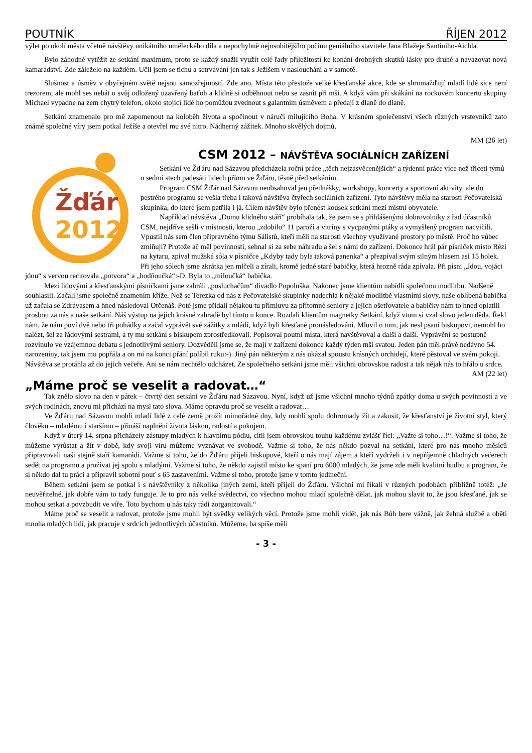POUTNÍK ŘÍJEN 2012
výlet po okolí města včetně návštěvy unikátního uměleckého díla a nepochybně nejosobitějšího počinu geniálního stavitele Jana Blažeje Santiniho-Aichla.
Bylo záhodné vytěžit ze setkání maximum, proto se každý snažil využít celé řady příležitostí ke konání drobných skutků lásky pro druhé a navazovat nová kamarádství. Zde záleželo na každém. Učil jsem se tichu a setrvávání jen tak s Ježíšem v naslouchání a v samotě.
Slušnost a úsměv v obyčejném světě nejsou samozřejmostí. Zde ano. Místa této přestože velké křesťanské akce, kde se shromažďují mladí lidé sice není trezorem, ale mohl ses nebát o svůj odložený uzavřený baťoh a klidně si odběhnout nebo se zasnít při mši. A když vám při skákání na rockovém koncertu skupiny Michael vypadne na zem chytrý telefon, okolo stojící lidé ho pomůžou zvednout s galantním úsměvem a předají z dlaně do dlaně.
Setkání znamenalo pro mě zapomenout na koloběh života a spočinout v náruči milujícího Boha. V krásném společenství všech různých vrstevníků zato známé společné víry jsem potkal Ježíše a otevřel mu své nitro. Nádherný zážitek. Mnoho skvělých dojmů.
MM (26 let)
Žďár
2012
CSM 2012 – NÁVŠTĚVA SOCIÁLNÍCH ZAŘÍZENÍ
Setkání ve Žďáru nad Sázavou předcházela roční práce „těch nejzasvěcenějších“ a týdenní práce více než třiceti týmů o sedmi stech padesáti lidech přímo ve Žďáru, těsně před setkáním.
Program CSM Žďár nad Sázavou neobsahoval jen přednášky, workshopy, koncerty a sportovní aktivity, ale do pestrého programu se vešla třeba i taková návštěva čtyřech sociálních zařízení. Tyto návštěvy měla na starosti Pečovatelská skupinka, do které jsem patřila i já. Cílem návštěv bylo přenést kousek setkání mezi místní obyvatele.
Například návštěva „Domu klidného stáří“ probíhala tak, že jsem se s přihlášenými dobrovolníky z řad účastníků CSM, nejdříve sešli v místnosti, kterou „zdobilo“ 11 paroží a vitríny s vycpanými ptáky a vymyšlený program nacvičili. Vpustil nás sem člen přípravného týmu Sálistů, kteří měli na starosti všechny využívané prostory po městě. Proč ho vůbec zmiňuji? Protože ač měl povinnosti, sehnal si za sebe náhradu a šel s námi do zařízení. Dokonce hrál pár písniček místo Rézi na kytaru, zpíval mužská sóla v písničce „Kdyby tady byla taková panenka“ a přezpíval svým silným hlasem asi 15 holek. Při jeho sólech jsme zkrátka jen mlčeli a zírali, kromě jedné staré babičky, která hrozně ráda zpívala. Při písni „Jdou, vojáci jdou“ s vervou recitovala „potvora“ a „hodňoučká“:-D. Byla to „miloučká“ babička.
Mezi lidovými a křesťanskými písničkami jsme zahráli „posluchačům“ divadlo Popoluška. Nakonec jsme klientům nabídli společnou modlitbu. Nadšeně souhlasili. Začali jsme společně znamením kříže. Než se Terezka od nás z Pečovatelské skupinky nadechla k nějaké modlitbě vlastními slovy, naše oblíbená babička už začala se Zdrávasem a hned následoval Otčenáš. Poté jsme přidali nějakou tu přímluvu za přítomné seniory a jejich ošetřovatele a babičky nám to hned oplatili prosbou za nás a naše setkání. Náš výstup na jejich krásné zahradě byl tímto u konce. Rozdali klientům magnetky Setkání, když vtom si vzal slovo jeden děda. Řekl nám, že nám poví dvě nebo tři pohádky a začal vyprávět své zážitky z mládí, když byli křesťané pronásledováni. Mluvil o tom, jak nesl psaní biskupovi, nemohl ho nalézt, šel za řádovými sestrami, a ty mu setkání s biskupem zprostředkovali. Popisoval poutní místa, která navštěvoval a další a další. Vyprávění se postupně rozvinulo ve vzájemnou debatu s jednotlivými seniory. Dozvěděli jsme se, že mají v zařízení dokonce každý týden mši svatou. Jeden pán měl právě nedávno 54. narozeniny, tak jsem mu popřála a on mi na konci přání políbil ruku:-). Jiný pán některým z nás ukázal spoustu krásných orchidejí, které pěstoval ve svém pokoji. Návštěva se protáhla až do jejich večeře. Ani se nám nechtělo odcházet. Ze společného setkání jsme měli všichni obrovskou radost a tak nějak nás to hřálo u srdce.
AM (22 let)
„Máme proč se veselit a radovat…“
Tak znělo slovo na den v pátek – čtvrtý den setkání ve Žďáru nad Sázavou. Nyní, když už jsme všichni mnoho týdnů zpátky doma u svých povinností a ve svých rodinách, znovu mi přichází na mysl tato slova. Máme opravdu proč se veselit a radovat…
Ve Žďáru nad Sázavou mohli mladí lidé z celé země prožít mimořádné dny, kdy mohli spolu dohromady žít a zakusit, že křesťanství je životní styl, který člověku – mladému i staršímu – přináší naplnění života láskou, radostí a pokojem.
Když v úterý 14. srpna přicházely zástupy mladých k hlavnímu pódiu, cítil jsem obrovskou touhu každému zvlášť říci: „Važte si toho…!“. Važme si toho, že můžeme vyrůstat a žít v době, kdy svoji víru můžeme vyznávat ve svobodě. Važme si toho, že nás někdo pozval na setkání, které pro nás mnoho měsíců připravovali naši stejně staří kamarádi. Važme si toho, že do Žďáru přijeli biskupové, kteří o nás mají zájem a kteří vydrželi i v nepříjemně chladných večerech sedět na programu a prožívat jej spolu s mladými. Važme si toho, že někdo zajistil místo ke spaní pro 6000 mladých, že jsme zde měli kvalitní hudbu a program, že si někdo dal tu práci a připravil sobotní pouť s 65 zastaveními. Važme si toho, protože jsme v tomto jedineční.
Během setkání jsem se potkal i s návštěvníky z několika jiných zemí, kteří přijeli do Žďáru. Všichni mi říkali v různých podobách přibližně totéž: „Je neuvěřitelné, jak dobře vám to tady funguje. Je to pro nás velké svědectví, co všechno mohou mladí společně dělat, jak mohou slavit to, že jsou křesťané, jak se mohou setkat a povzbudit ve víře. Toto bychom u nás taky rádi zorganizovali.“
Máme proč se veselit a radovat, protože jsme mohli být svědky velikých věcí. Protože jsme mohli vidět, jak nás Bůh bere vážně, jak žehná službě a oběti mnoha mladých lidí, jak pracuje v srdcích jednotlivých účastníků. Můžeme, ba spíše měli
- 3 -